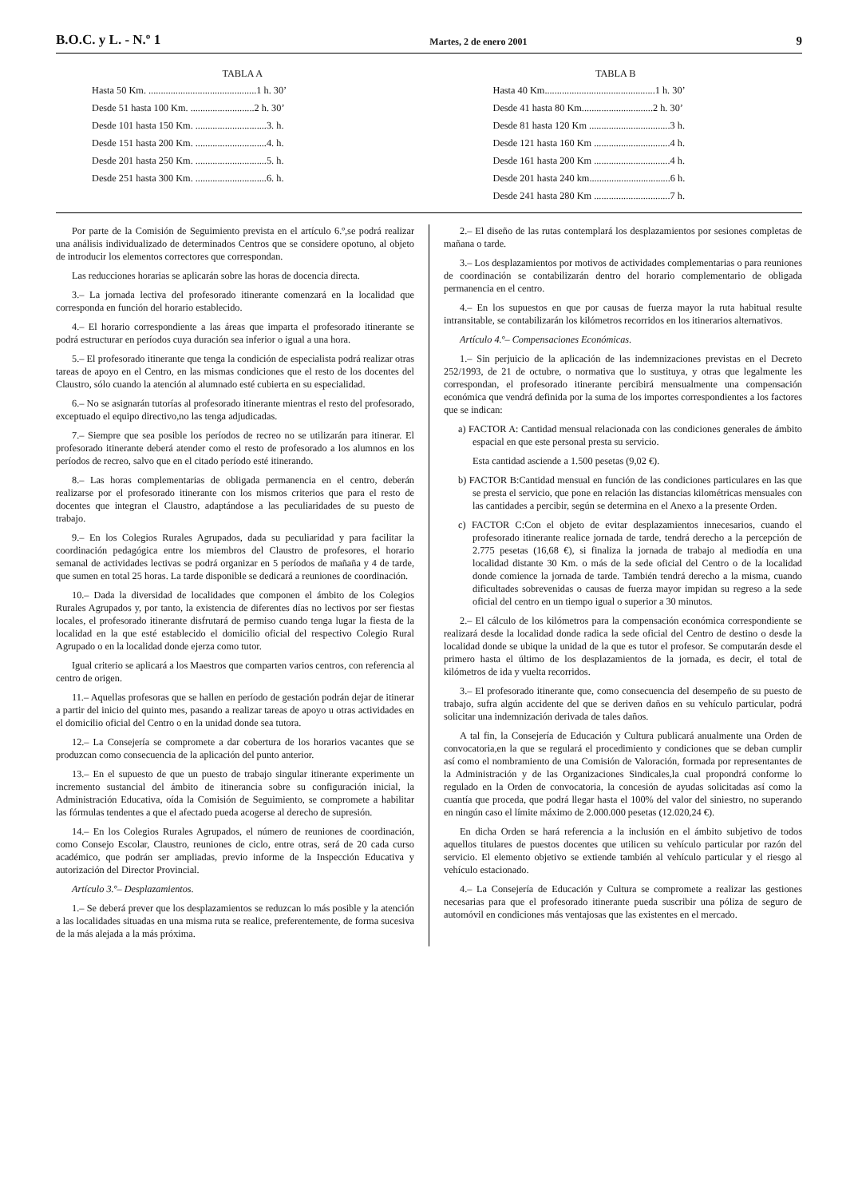B.O.C. y L. - N.º 1 Martes, 2 de enero 2001 9
TABLA A
| Hasta 50 Km. ............................................1 h. 30’ |
| Desde 51 hasta 100 Km. ..........................2 h. 30’ |
| Desde 101 hasta 150 Km. .............................3. h. |
| Desde 151 hasta 200 Km. .............................4. h. |
| Desde 201 hasta 250 Km. .............................5. h. |
| Desde 251 hasta 300 Km. .............................6. h. |
TABLA B
| Hasta 40 Km.............................................1 h. 30’ |
| Desde 41 hasta 80 Km.............................2 h. 30’ |
| Desde 81 hasta 120 Km .................................3 h. |
| Desde 121 hasta 160 Km ...............................4 h. |
| Desde 161 hasta 200 Km ...............................4 h. |
| Desde 201 hasta 240 km.................................6 h. |
| Desde 241 hasta 280 Km ...............................7 h. |
Por parte de la Comisión de Seguimiento prevista en el artículo 6.º,se podrá realizar una análisis individualizado de determinados Centros que se considere opotuno, al objeto de introducir los elementos correctores que correspondan.
Las reducciones horarias se aplicarán sobre las horas de docencia directa.
3.– La jornada lectiva del profesorado itinerante comenzará en la localidad que corresponda en función del horario establecido.
4.– El horario correspondiente a las áreas que imparta el profesorado itinerante se podrá estructurar en períodos cuya duración sea inferior o igual a una hora.
5.– El profesorado itinerante que tenga la condición de especialista podrá realizar otras tareas de apoyo en el Centro, en las mismas condiciones que el resto de los docentes del Claustro, sólo cuando la atención al alumnado esté cubierta en su especialidad.
6.– No se asignarán tutorías al profesorado itinerante mientras el resto del profesorado, exceptuado el equipo directivo,no las tenga adjudicadas.
7.– Siempre que sea posible los períodos de recreo no se utilizarán para itinerar. El profesorado itinerante deberá atender como el resto de profesorado a los alumnos en los períodos de recreo, salvo que en el citado período esté itinerando.
8.– Las horas complementarias de obligada permanencia en el centro, deberán realizarse por el profesorado itinerante con los mismos criterios que para el resto de docentes que integran el Claustro, adaptándose a las peculiaridades de su puesto de trabajo.
9.– En los Colegios Rurales Agrupados, dada su peculiaridad y para facilitar la coordinación pedagógica entre los miembros del Claustro de profesores, el horario semanal de actividades lectivas se podrá organizar en 5 períodos de mañaña y 4 de tarde, que sumen en total 25 horas. La tarde disponible se dedicará a reuniones de coordinación.
10.– Dada la diversidad de localidades que componen el ámbito de los Colegios Rurales Agrupados y, por tanto, la existencia de diferentes días no lectivos por ser fiestas locales, el profesorado itinerante disfrutará de permiso cuando tenga lugar la fiesta de la localidad en la que esté establecido el domicilio oficial del respectivo Colegio Rural Agrupado o en la localidad donde ejerza como tutor.
Igual criterio se aplicará a los Maestros que comparten varios centros, con referencia al centro de origen.
11.– Aquellas profesoras que se hallen en período de gestación podrán dejar de itinerar a partir del inicio del quinto mes, pasando a realizar tareas de apoyo u otras actividades en el domicilio oficial del Centro o en la unidad donde sea tutora.
12.– La Consejería se compromete a dar cobertura de los horarios vacantes que se produzcan como consecuencia de la aplicación del punto anterior.
13.– En el supuesto de que un puesto de trabajo singular itinerante experimente un incremento sustancial del ámbito de itinerancia sobre su configuración inicial, la Administración Educativa, oída la Comisión de Seguimiento, se compromete a habilitar las fórmulas tendentes a que el afectado pueda acogerse al derecho de supresión.
14.– En los Colegios Rurales Agrupados, el número de reuniones de coordinación, como Consejo Escolar, Claustro, reuniones de ciclo, entre otras, será de 20 cada curso académico, que podrán ser ampliadas, previo informe de la Inspección Educativa y autorización del Director Provincial.
Artículo 3.º– Desplazamientos.
1.– Se deberá prever que los desplazamientos se reduzcan lo más posible y la atención a las localidades situadas en una misma ruta se realice, preferentemente, de forma sucesiva de la más alejada a la más próxima.
2.– El diseño de las rutas contemplará los desplazamientos por sesiones completas de mañana o tarde.
3.– Los desplazamientos por motivos de actividades complementarias o para reuniones de coordinación se contabilizarán dentro del horario complementario de obligada permanencia en el centro.
4.– En los supuestos en que por causas de fuerza mayor la ruta habitual resulte intransitable, se contabilizarán los kilómetros recorridos en los itinerarios alternativos.
Artículo 4.º– Compensaciones Económicas.
1.– Sin perjuicio de la aplicación de las indemnizaciones previstas en el Decreto 252/1993, de 21 de octubre, o normativa que lo sustituya, y otras que legalmente les correspondan, el profesorado itinerante percibirá mensualmente una compensación económica que vendrá definida por la suma de los importes correspondientes a los factores que se indican:
a) FACTOR A: Cantidad mensual relacionada con las condiciones generales de ámbito espacial en que este personal presta su servicio.
Esta cantidad asciende a 1.500 pesetas (9,02 €).
b) FACTOR B:Cantidad mensual en función de las condiciones particulares en las que se presta el servicio, que pone en relación las distancias kilométricas mensuales con las cantidades a percibir, según se determina en el Anexo a la presente Orden.
c) FACTOR C:Con el objeto de evitar desplazamientos innecesarios, cuando el profesorado itinerante realice jornada de tarde, tendrá derecho a la percepción de 2.775 pesetas (16,68 €), si finaliza la jornada de trabajo al mediodía en una localidad distante 30 Km. o más de la sede oficial del Centro o de la localidad donde comience la jornada de tarde. También tendrá derecho a la misma, cuando dificultades sobrevenidas o causas de fuerza mayor impidan su regreso a la sede oficial del centro en un tiempo igual o superior a 30 minutos.
2.– El cálculo de los kilómetros para la compensación económica correspondiente se realizará desde la localidad donde radica la sede oficial del Centro de destino o desde la localidad donde se ubique la unidad de la que es tutor el profesor. Se computarán desde el primero hasta el último de los desplazamientos de la jornada, es decir, el total de kilómetros de ida y vuelta recorridos.
3.– El profesorado itinerante que, como consecuencia del desempeño de su puesto de trabajo, sufra algún accidente del que se deriven daños en su vehículo particular, podrá solicitar una indemnización derivada de tales daños.
A tal fin, la Consejería de Educación y Cultura publicará anualmente una Orden de convocatoria,en la que se regulará el procedimiento y condiciones que se deban cumplir así como el nombramiento de una Comisión de Valoración, formada por representantes de la Administración y de las Organizaciones Sindicales,la cual propondrá conforme lo regulado en la Orden de convocatoria, la concesión de ayudas solicitadas así como la cuantía que proceda, que podrá llegar hasta el 100% del valor del siniestro, no superando en ningún caso el límite máximo de 2.000.000 pesetas (12.020,24 €).
En dicha Orden se hará referencia a la inclusión en el ámbito subjetivo de todos aquellos titulares de puestos docentes que utilicen su vehículo particular por razón del servicio. El elemento objetivo se extiende también al vehículo particular y el riesgo al vehículo estacionado.
4.– La Consejería de Educación y Cultura se compromete a realizar las gestiones necesarias para que el profesorado itinerante pueda suscribir una póliza de seguro de automóvil en condiciones más ventajosas que las existentes en el mercado.